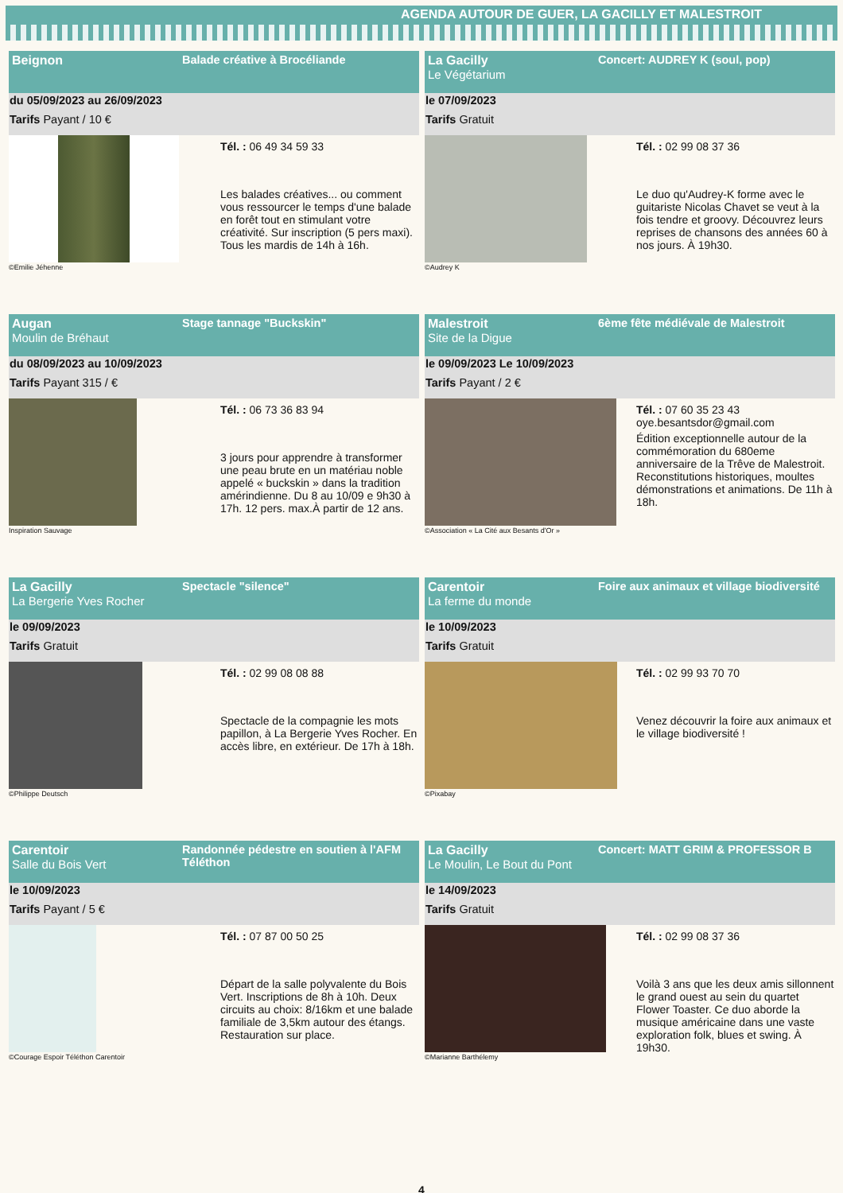AGENDA AUTOUR DE GUER, LA GACILLY ET MALESTROIT
Beignon Balade créative à Brocéliande
du 05/09/2023 au 26/09/2023
Tarifs Payant / 10 €
Tél. : 06 49 34 59 33
Les balades créatives... ou comment vous ressourcer le temps d'une balade en forêt tout en stimulant votre créativité. Sur inscription (5 pers maxi). Tous les mardis de 14h à 16h.
©Emilie Jéhenne
La Gacilly
Le Végétarium
Concert: AUDREY K (soul, pop)
le 07/09/2023
Tarifs Gratuit
Tél. : 02 99 08 37 36
Le duo qu'Audrey-K forme avec le guitariste Nicolas Chavet se veut à la fois tendre et groovy. Découvrez leurs reprises de chansons des années 60 à nos jours. À 19h30.
©Audrey K
Augan
Moulin de Bréhaut
Stage tannage "Buckskin"
du 08/09/2023 au 10/09/2023
Tarifs Payant 315 / €
Tél. : 06 73 36 83 94
3 jours pour apprendre à transformer une peau brute en un matériau noble appelé « buckskin » dans la tradition amérindienne. Du 8 au 10/09 e 9h30 à 17h. 12 pers. max.À partir de 12 ans.
Inspiration Sauvage
Malestroit
Site de la Digue
6ème fête médiévale de Malestroit
le 09/09/2023 Le 10/09/2023
Tarifs Payant / 2 €
Tél. : 07 60 35 23 43
oye.besantsdor@gmail.com
Édition exceptionnelle autour de la commémoration du 680eme anniversaire de la Trêve de Malestroit. Reconstitutions historiques, moultes démonstrations et animations. De 11h à 18h.
©Association « La Cité aux Besants d'Or »
La Gacilly
La Bergerie Yves Rocher
Spectacle "silence"
le 09/09/2023
Tarifs Gratuit
Tél. : 02 99 08 08 88
Spectacle de la compagnie les mots papillon, à La Bergerie Yves Rocher. En accès libre, en extérieur. De 17h à 18h.
©Philippe Deutsch
Carentoir
La ferme du monde
Foire aux animaux et village biodiversité
le 10/09/2023
Tarifs Gratuit
Tél. : 02 99 93 70 70
Venez découvrir la foire aux animaux et le village biodiversité !
©Pixabay
Carentoir
Salle du Bois Vert
Randonnée pédestre en soutien à l'AFM Téléthon
le 10/09/2023
Tarifs Payant / 5 €
Tél. : 07 87 00 50 25
Départ de la salle polyvalente du Bois Vert. Inscriptions de 8h à 10h. Deux circuits au choix: 8/16km et une balade familiale de 3,5km autour des étangs. Restauration sur place.
©Courage Espoir Téléthon Carentoir
La Gacilly
Le Moulin, Le Bout du Pont
Concert: MATT GRIM & PROFESSOR B
le 14/09/2023
Tarifs Gratuit
Tél. : 02 99 08 37 36
Voilà 3 ans que les deux amis sillonnent le grand ouest au sein du quartet Flower Toaster. Ce duo aborde la musique américaine dans une vaste exploration folk, blues et swing. À 19h30.
©Marianne Barthélemy
4